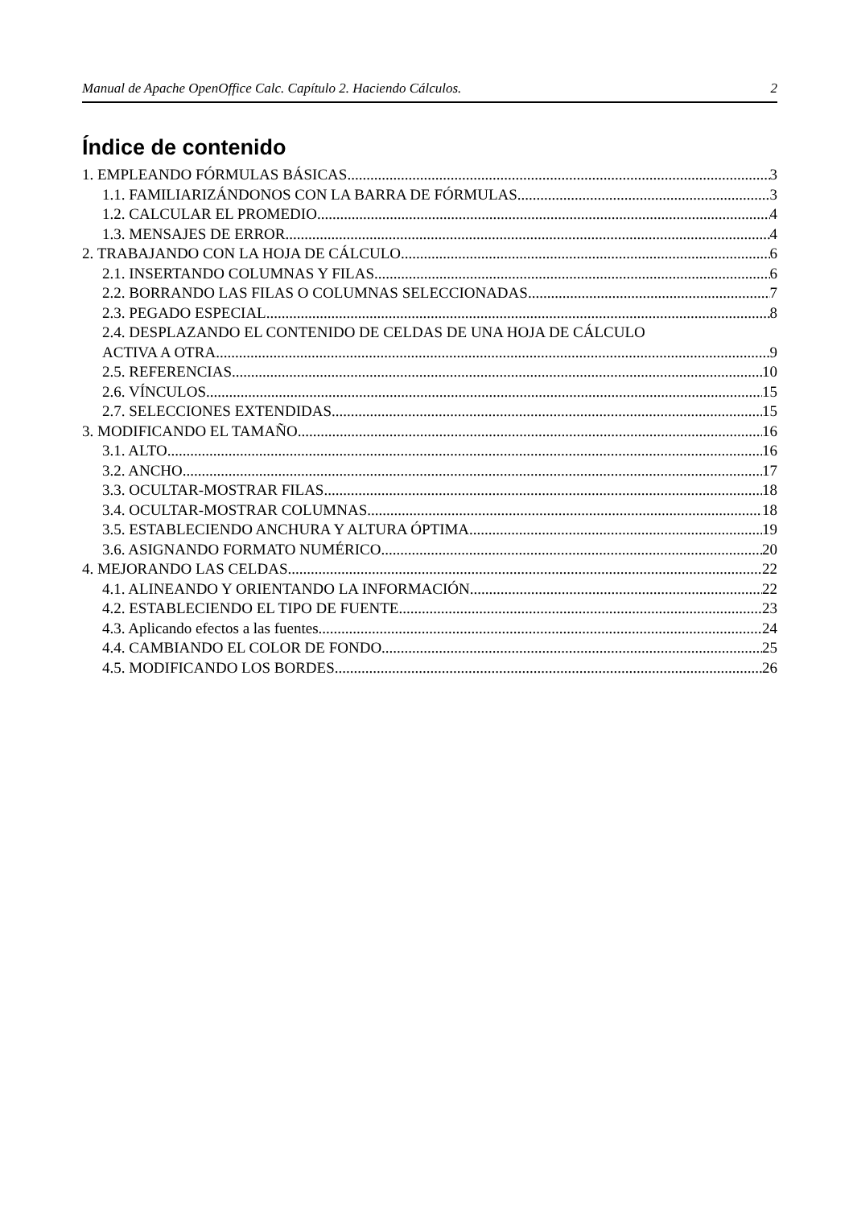Manual de Apache OpenOffice Calc. Capítulo 2. Haciendo Cálculos. 2
Índice de contenido
1. EMPLEANDO FÓRMULAS BÁSICAS 3
1.1. FAMILIARIZÁNDONOS CON LA BARRA DE FÓRMULAS 3
1.2. CALCULAR EL PROMEDIO 4
1.3. MENSAJES DE ERROR 4
2. TRABAJANDO CON LA HOJA DE CÁLCULO 6
2.1. INSERTANDO COLUMNAS Y FILAS 6
2.2. BORRANDO LAS FILAS O COLUMNAS SELECCIONADAS 7
2.3. PEGADO ESPECIAL 8
2.4. DESPLAZANDO EL CONTENIDO DE CELDAS DE UNA HOJA DE CÁLCULO
ACTIVA A OTRA 9
2.5. REFERENCIAS 10
2.6. VÍNCULOS 15
2.7. SELECCIONES EXTENDIDAS 15
3. MODIFICANDO EL TAMAÑO 16
3.1. ALTO 16
3.2. ANCHO 17
3.3. OCULTAR-MOSTRAR FILAS 18
3.4. OCULTAR-MOSTRAR COLUMNAS 18
3.5. ESTABLECIENDO ANCHURA Y ALTURA ÓPTIMA 19
3.6. ASIGNANDO FORMATO NUMÉRICO 20
4. MEJORANDO LAS CELDAS 22
4.1. ALINEANDO Y ORIENTANDO LA INFORMACIÓN 22
4.2. ESTABLECIENDO EL TIPO DE FUENTE 23
4.3. Aplicando efectos a las fuentes 24
4.4. CAMBIANDO EL COLOR DE FONDO 25
4.5. MODIFICANDO LOS BORDES 26